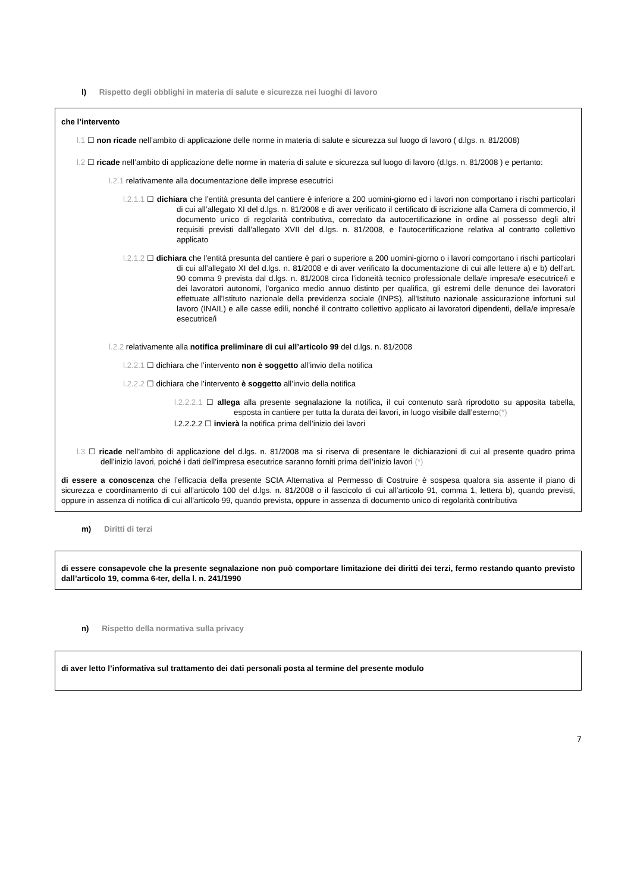l) Rispetto degli obblighi in materia di salute e sicurezza nei luoghi di lavoro
che l’intervento
l.1 ☐ non ricade nell’ambito di applicazione delle norme in materia di salute e sicurezza sul luogo di lavoro ( d.lgs. n. 81/2008)
l.2 ☐ ricade nell’ambito di applicazione delle norme in materia di salute e sicurezza sul luogo di lavoro (d.lgs. n. 81/2008 ) e pertanto:
l.2.1 relativamente alla documentazione delle imprese esecutrici
l.2.1.1 ☐ dichiara che l’entità presunta del cantiere è inferiore a 200 uomini-giorno ed i lavori non comportano i rischi particolari di cui all’allegato XI del d.lgs. n. 81/2008 e di aver verificato il certificato di iscrizione alla Camera di commercio, il documento unico di regolarità contributiva, corredato da autocertificazione in ordine al possesso degli altri requisiti previsti dall’allegato XVII del d.lgs. n. 81/2008, e l’autocertificazione relativa al contratto collettivo applicato
l.2.1.2 ☐ dichiara che l’entità presunta del cantiere è pari o superiore a 200 uomini-giorno o i lavori comportano i rischi particolari di cui all’allegato XI del d.lgs. n. 81/2008 e di aver verificato la documentazione di cui alle lettere a) e b) dell'art. 90 comma 9 prevista dal d.lgs. n. 81/2008 circa l’idoneità tecnico professionale della/e impresa/e esecutrice/i e dei lavoratori autonomi, l’organico medio annuo distinto per qualifica, gli estremi delle denunce dei lavoratori effettuate all’Istituto nazionale della previdenza sociale (INPS), all'Istituto nazionale assicurazione infortuni sul lavoro (INAIL) e alle casse edili, nonché il contratto collettivo applicato ai lavoratori dipendenti, della/e impresa/e esecutrice/i
l.2.2 relativamente alla notifica preliminare di cui all’articolo 99 del d.lgs. n. 81/2008
l.2.2.1 ☐ dichiara che l’intervento non è soggetto all’invio della notifica
l.2.2.2 ☐ dichiara che l’intervento è soggetto all’invio della notifica
l.2.2.2.1 ☐ allega alla presente segnalazione la notifica, il cui contenuto sarà riprodotto su apposita tabella, esposta in cantiere per tutta la durata dei lavori, in luogo visibile dall’esterno(*)
l.2.2.2.2 ☐ invierà la notifica prima dell’inizio dei lavori
l.3 ☐ ricade nell’ambito di applicazione del d.lgs. n. 81/2008 ma si riserva di presentare le dichiarazioni di cui al presente quadro prima dell’inizio lavori, poiché i dati dell’impresa esecutrice saranno forniti prima dell’inizio lavori (*)
di essere a conoscenza che l’efficacia della presente SCIA Alternativa al Permesso di Costruire è sospesa qualora sia assente il piano di sicurezza e coordinamento di cui all’articolo 100 del d.lgs. n. 81/2008 o il fascicolo di cui all’articolo 91, comma 1, lettera b), quando previsti, oppure in assenza di notifica di cui all’articolo 99, quando prevista, oppure in assenza di documento unico di regolarità contributiva
m) Diritti di terzi
di essere consapevole che la presente segnalazione non può comportare limitazione dei diritti dei terzi, fermo restando quanto previsto dall’articolo 19, comma 6-ter, della l. n. 241/1990
n) Rispetto della normativa sulla privacy
di aver letto l’informativa sul trattamento dei dati personali posta al termine del presente modulo
7